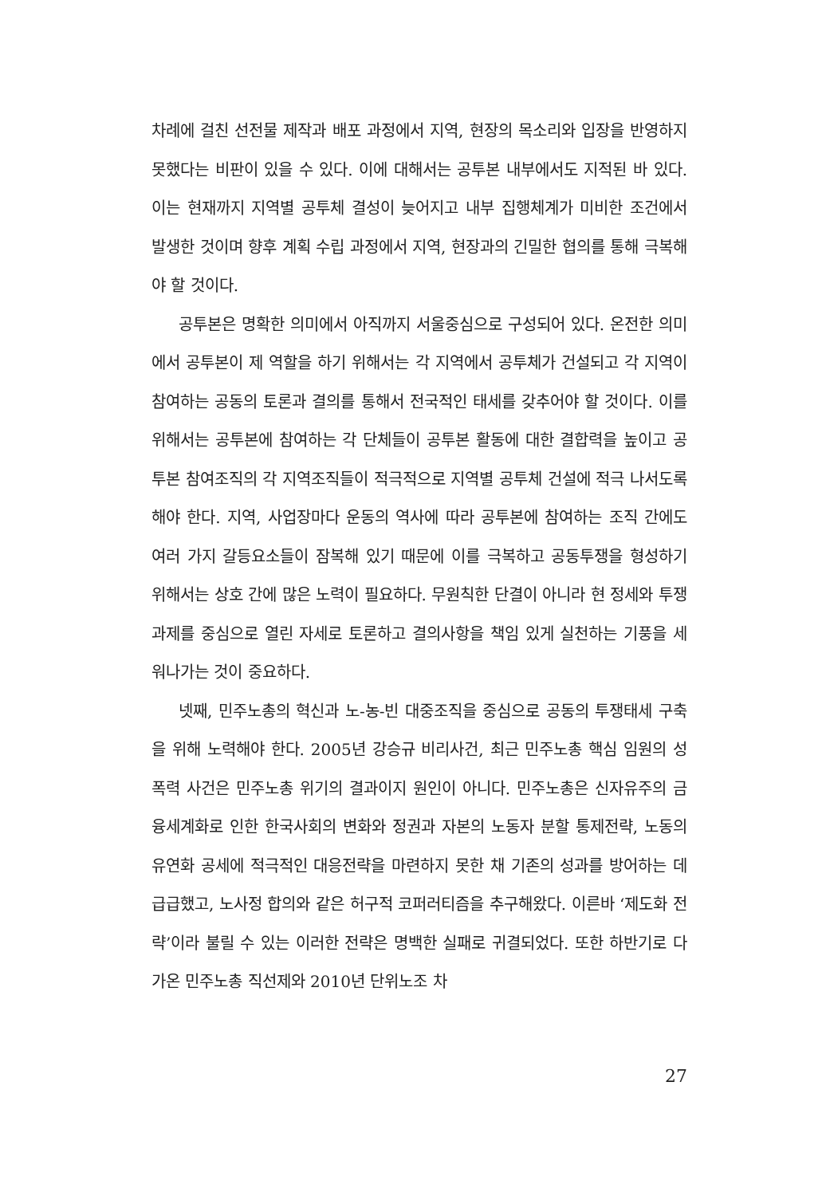차례에 걸친 선전물 제작과 배포 과정에서 지역, 현장의 목소리와 입장을 반영하지 못했다는 비판이 있을 수 있다. 이에 대해서는 공투본 내부에서도 지적된 바 있다. 이는 현재까지 지역별 공투체 결성이 늦어지고 내부 집행체계가 미비한 조건에서 발생한 것이며 향후 계획 수립 과정에서 지역, 현장과의 긴밀한 협의를 통해 극복해야 할 것이다.
공투본은 명확한 의미에서 아직까지 서울중심으로 구성되어 있다. 온전한 의미에서 공투본이 제 역할을 하기 위해서는 각 지역에서 공투체가 건설되고 각 지역이 참여하는 공동의 토론과 결의를 통해서 전국적인 태세를 갖추어야 할 것이다. 이를 위해서는 공투본에 참여하는 각 단체들이 공투본 활동에 대한 결합력을 높이고 공투본 참여조직의 각 지역조직들이 적극적으로 지역별 공투체 건설에 적극 나서도록 해야 한다. 지역, 사업장마다 운동의 역사에 따라 공투본에 참여하는 조직 간에도 여러 가지 갈등요소들이 잠복해 있기 때문에 이를 극복하고 공동투쟁을 형성하기 위해서는 상호 간에 많은 노력이 필요하다. 무원칙한 단결이 아니라 현 정세와 투쟁과제를 중심으로 열린 자세로 토론하고 결의사항을 책임 있게 실천하는 기풍을 세워나가는 것이 중요하다.
넷째, 민주노총의 혁신과 노-농-빈 대중조직을 중심으로 공동의 투쟁태세 구축을 위해 노력해야 한다. 2005년 강승규 비리사건, 최근 민주노총 핵심 임원의 성폭력 사건은 민주노총 위기의 결과이지 원인이 아니다. 민주노총은 신자유주의 금융세계화로 인한 한국사회의 변화와 정권과 자본의 노동자 분할 통제전략, 노동의 유연화 공세에 적극적인 대응전략을 마련하지 못한 채 기존의 성과를 방어하는 데 급급했고, 노사정 합의와 같은 허구적 코퍼러티즘을 추구해왔다. 이른바 ‘제도화 전략’이라 불릴 수 있는 이러한 전략은 명백한 실패로 귀결되었다. 또한 하반기로 다가온 민주노총 직선제와 2010년 단위노조 차
27